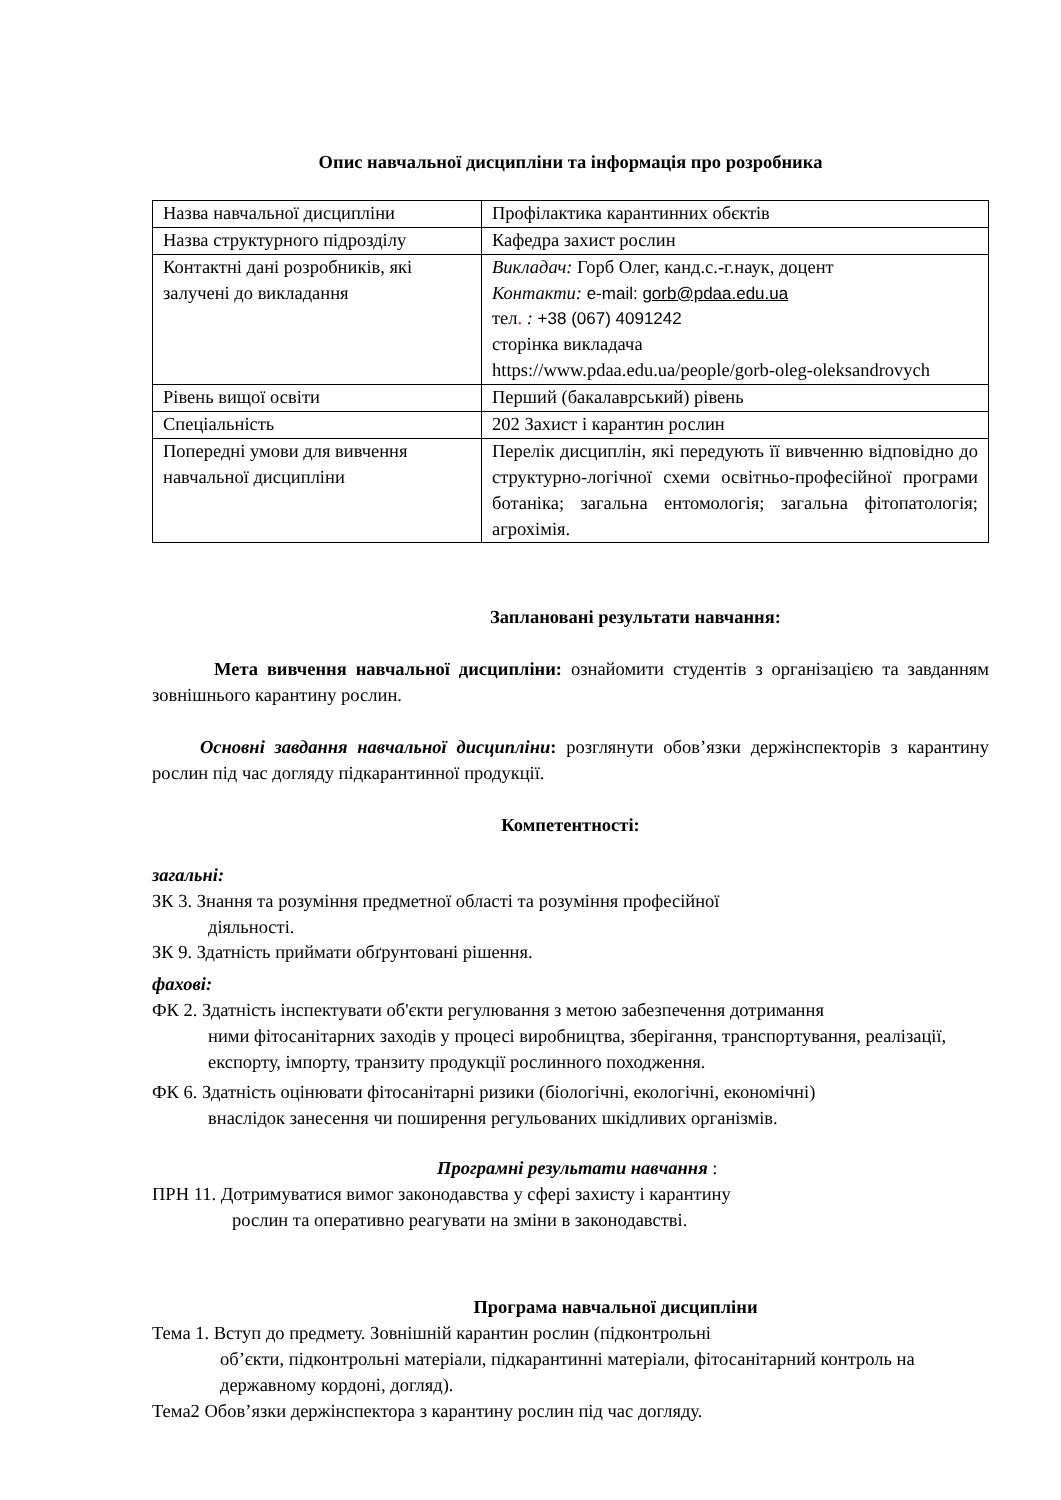Опис навчальної дисципліни та інформація про розробника
| Назва навчальної дисципліни | Профілактика карантинних обєктів |
| Назва структурного підрозділу | Кафедра захист рослин |
| Контактні дані розробників, які залучені до викладання | Викладач: Горб Олег, канд.с.-г.наук, доцент Контакти: e-mail: gorb@pdaa.edu.ua тел . : +38 (067) 4091242 сторінка викладача https://www.pdaa.edu.ua/people/gorb-oleg-oleksandrovych |
| Рівень вищої освіти | Перший (бакалаврський) рівень |
| Спеціальність | 202 Захист і карантин рослин |
| Попередні умови для вивчення навчальної дисципліни | Перелік дисциплін, які передують її вивченню відповідно до структурно-логічної схеми освітньо-професійної програми ботаніка; загальна ентомологія; загальна фітопатологія; агрохімія. |
Заплановані результати навчання:
Мета вивчення навчальної дисципліни: ознайомити студентів з організацією та завданням зовнішнього карантину рослин.
Основні завдання навчальної дисципліни: розглянути обов’язки держінспекторів з карантину рослин під час догляду підкарантинної продукції.
Компетентності:
загальні:
ЗК 3. Знання та розуміння предметної області та розуміння професійної
діяльності.
ЗК 9. Здатність приймати обґрунтовані рішення.
фахові:
ФК 2. Здатність інспектувати об'єкти регулювання з метою забезпечення дотримання
ними фітосанітарних заходів у процесі виробництва, зберігання, транспортування, реалізації, експорту, імпорту, транзиту продукції рослинного походження.
ФК 6. Здатність оцінювати фітосанітарні ризики (біологічні, екологічні, економічні)
внаслідок занесення чи поширення регульованих шкідливих організмів.
Програмні результати навчання :
ПРН 11. Дотримуватися вимог законодавства у сфері захисту і карантину
рослин та оперативно реагувати на зміни в законодавстві.
Програма навчальної дисципліни
Тема 1. Вступ до предмету. Зовнішній карантин рослин (підконтрольні
об’єкти, підконтрольні матеріали, підкарантинні матеріали, фітосанітарний контроль на державному кордоні, догляд).
Тема2 Обов’язки держінспектора з карантину рослин під час догляду.